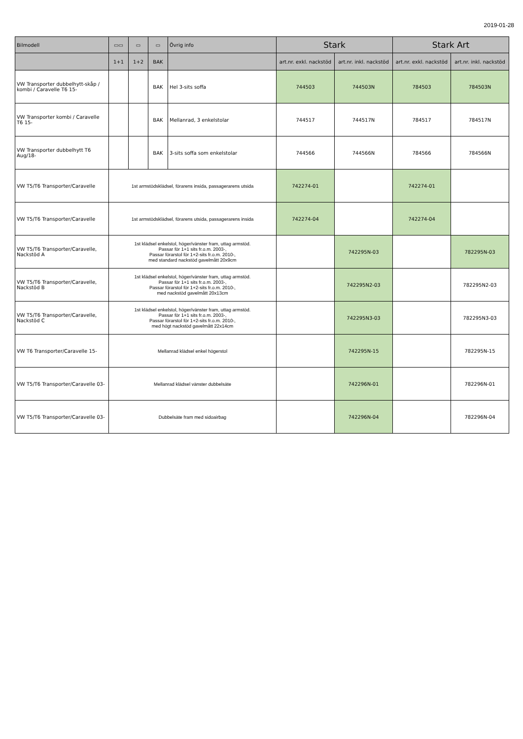2019-01-28
| Bilmodell | ▭▭ | ▭ | ▭ | Övrig info | Stark | | Stark Art | |
| --- | --- | --- | --- | --- | --- | --- | --- | --- |
| | 1+1 | 1+2 | BAK | | art.nr. exkl. nackstöd | art.nr. inkl. nackstöd | art.nr. exkl. nackstöd | art.nr. inkl. nackstöd |
| VW Transporter dubbelhytt-skåp / kombi / Caravelle T6 15- | | | BAK | Hel 3-sits soffa | 744503 | 744503N | 784503 | 784503N |
| VW Transporter kombi / Caravelle T6 15- | | | BAK | Mellanrad, 3 enkelstolar | 744517 | 744517N | 784517 | 784517N |
| VW Transporter dubbelhytt T6 Aug/18- | | | BAK | 3-sits soffa som enkelstolar | 744566 | 744566N | 784566 | 784566N |
| VW T5/T6 Transporter/Caravelle | 1st armstödsklädsel, förarens insida, passagerarens utsida | | | | 742274-01 | | 742274-01 | |
| VW T5/T6 Transporter/Caravelle | 1st armstödsklädsel, förarens utsida, passagerarens insida | | | | 742274-04 | | 742274-04 | |
| VW T5/T6 Transporter/Caravelle, Nackstöd A | 1st klädsel enkelstol, höger/vänster fram, uttag armstöd. Passar för 1+1 sits fr.o.m. 2003-, Passar förarstol för 1+2-sits fr.o.m. 2010-, med standard nackstöd gavelmått 20x9cm | | | | | 742295N-03 | | 782295N-03 |
| VW T5/T6 Transporter/Caravelle, Nackstöd B | 1st klädsel enkelstol, höger/vänster fram, uttag armstöd. Passar för 1+1 sits fr.o.m. 2003-, Passar förarstol för 1+2-sits fr.o.m. 2010-, med nackstöd gavelmått 20x13cm | | | | | 742295N2-03 | | 782295N2-03 |
| VW T5/T6 Transporter/Caravelle, Nackstöd C | 1st klädsel enkelstol, höger/vänster fram, uttag armstöd. Passar för 1+1 sits fr.o.m. 2003-, Passar förarstol för 1+2-sits fr.o.m. 2010-, med högt nackstöd gavelmått 22x14cm | | | | | 742295N3-03 | | 782295N3-03 |
| VW T6 Transporter/Caravelle 15- | Mellanrad klädsel enkel högerstol | | | | | 742295N-15 | | 782295N-15 |
| VW T5/T6 Transporter/Caravelle 03- | Mellanrad klädsel vänster dubbelsäte | | | | | 742296N-01 | | 782296N-01 |
| VW T5/T6 Transporter/Caravelle 03- | Dubbelsäte fram med sidoairbag | | | | | 742296N-04 | | 782296N-04 |